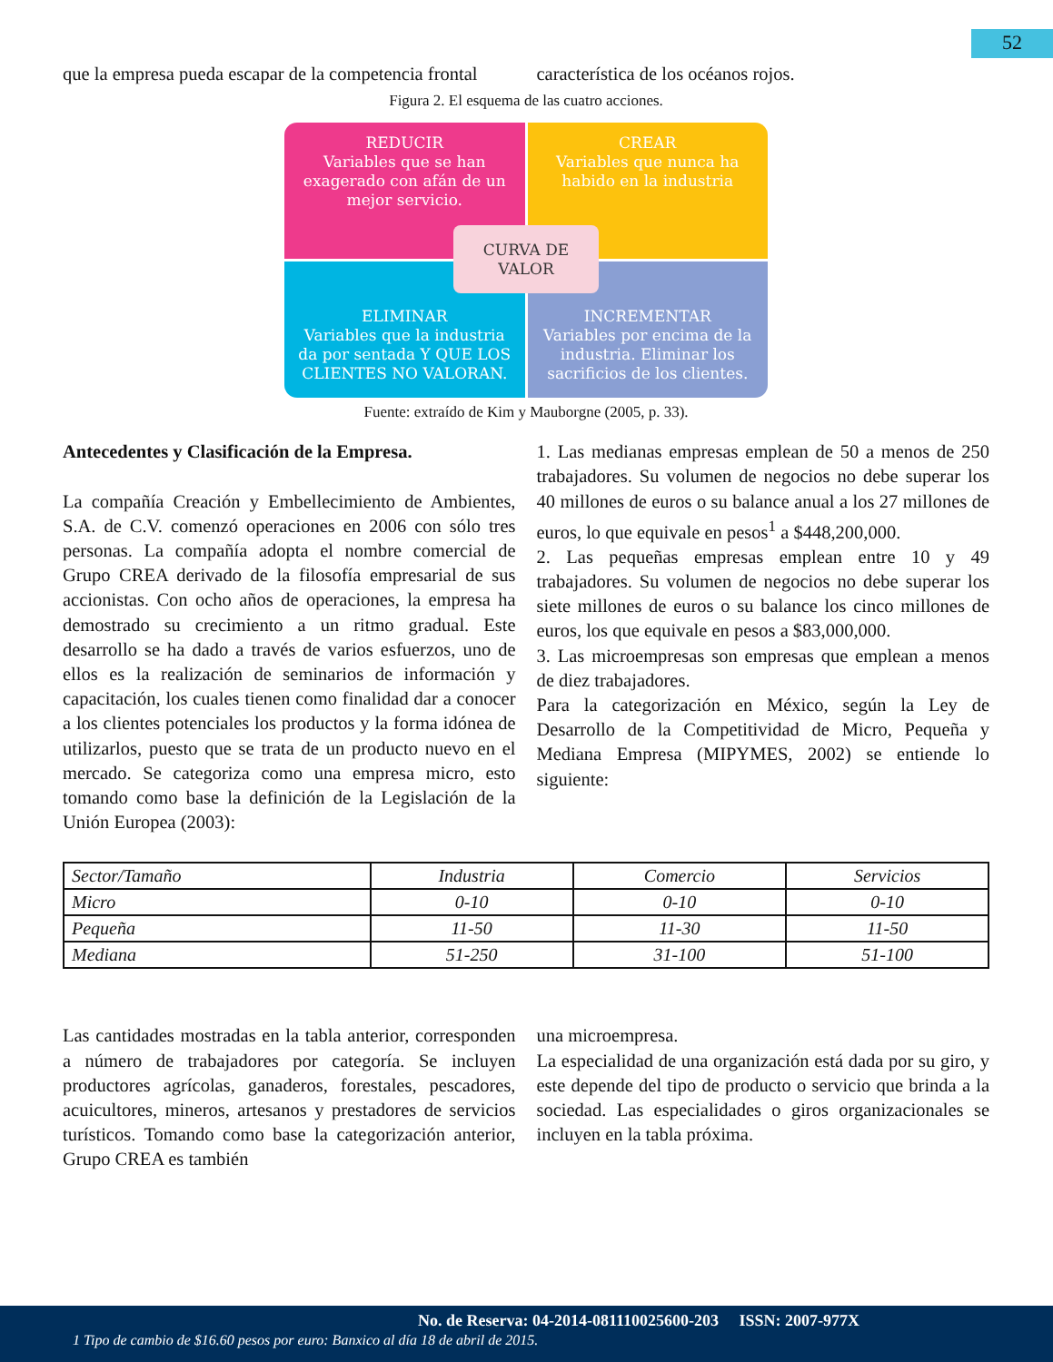52
que la empresa pueda escapar de la competencia frontal
característica de los océanos rojos.
Figura 2. El esquema de las cuatro acciones.
REDUCIR
Variables que se han exagerado con afán de un mejor servicio.
CREAR
Variables que nunca ha habido en la industria
ELIMINAR
Variables que la industria da por sentada Y QUE LOS CLIENTES NO VALORAN.
INCREMENTAR
Variables por encima de la industria. Eliminar los sacrificios de los clientes.
CURVA DE
VALOR
Fuente: extraído de Kim y Mauborgne (2005, p. 33).
Antecedentes y Clasificación de la Empresa.
La compañía Creación y Embellecimiento de Ambientes, S.A. de C.V. comenzó operaciones en 2006 con sólo tres personas. La compañía adopta el nombre comercial de Grupo CREA derivado de la filosofía empresarial de sus accionistas. Con ocho años de operaciones, la empresa ha demostrado su crecimiento a un ritmo gradual. Este desarrollo se ha dado a través de varios esfuerzos, uno de ellos es la realización de seminarios de información y capacitación, los cuales tienen como finalidad dar a conocer a los clientes potenciales los productos y la forma idónea de utilizarlos, puesto que se trata de un producto nuevo en el mercado. Se categoriza como una empresa micro, esto tomando como base la definición de la Legislación de la Unión Europea (2003):
1. Las medianas empresas emplean de 50 a menos de 250 trabajadores. Su volumen de negocios no debe superar los 40 millones de euros o su balance anual a los 27 millones de euros, lo que equivale en pesos<sup>1</sup> a $448,200,000.
2. Las pequeñas empresas emplean entre 10 y 49 trabajadores. Su volumen de negocios no debe superar los siete millones de euros o su balance los cinco millones de euros, los que equivale en pesos a $83,000,000.
3. Las microempresas son empresas que emplean a menos de diez trabajadores.
Para la categorización en México, según la Ley de Desarrollo de la Competitividad de Micro, Pequeña y Mediana Empresa (MIPYMES, 2002) se entiende lo siguiente:
| Sector/Tamaño | Industria | Comercio | Servicios |
| --- | --- | --- | --- |
| Micro | 0-10 | 0-10 | 0-10 |
| Pequeña | 11-50 | 11-30 | 11-50 |
| Mediana | 51-250 | 31-100 | 51-100 |
Las cantidades mostradas en la tabla anterior, corresponden a número de trabajadores por categoría. Se incluyen productores agrícolas, ganaderos, forestales, pescadores, acuicultores, mineros, artesanos y prestadores de servicios turísticos. Tomando como base la categorización anterior, Grupo CREA es también
una microempresa.
La especialidad de una organización está dada por su giro, y este depende del tipo de producto o servicio que brinda a la sociedad. Las especialidades o giros organizacionales se incluyen en la tabla próxima.
No. de Reserva: 04-2014-081110025600-203 ISSN: 2007-977X
1 Tipo de cambio de $16.60 pesos por euro: Banxico al día 18 de abril de 2015.